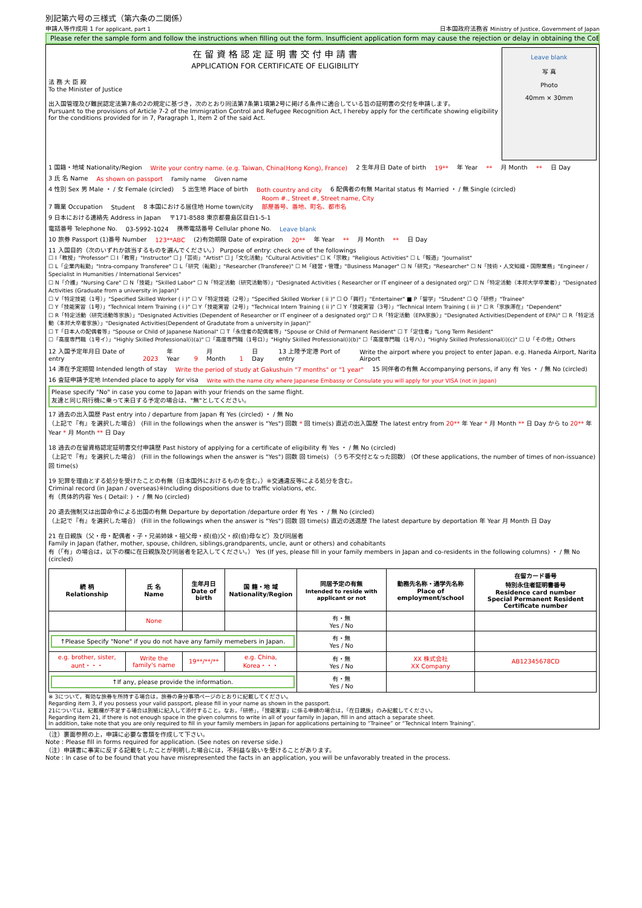別記第六号の三様式（第六条の二関係）
申請人等作成用 1 For applicant, part 1 日本国政府法務省 Ministry of Justice, Government of Japan
Please refer the sample form and follow the instructions when filling out the form. Insufficient application form may cause the rejection or delay in obtaining the CoE
Leave blank
写 真
Photo
40mm × 30mm
在 留 資 格 認 定 証 明 書 交 付 申 請 書
APPLICATION FOR CERTIFICATE OF ELIGIBILITY
法 務 大 臣 殿
To the Minister of Justice
出入国管理及び難民認定法第7条の2の規定に基づき，次のとおり同法第7条第1項第2号に掲げる条件に適合している旨の証明書の交付を申請します。
Pursuant to the provisions of Article 7-2 of the Immigration Control and Refugee Recognition Act, I hereby apply for the certificate showing eligibility for the conditions provided for in 7, Paragraph 1, Item 2 of the said Act.
1 国籍・地域 Nationality/Region Write your contry name. (e.g. Taiwan, China(Hong Kong), France) 2 生年月日 Date of birth 19** 年 Year ** 月 Month ** 日 Day
3 氏 名 Name As shown on passport Family name Given name
4 性別 Sex 男 Male ・ / 女 Female (circled) 5 出生地 Place of birth Both country and city 6 配偶者の有無 Marital status 有 Married ・ / 無 Single (circled)
7 職業 Occupation Student 8 本国における居住地 Home town/city Room #., Street #, Street name, City
部屋番号、番地、町名、都市名
9 日本における連絡先 Address in Japan 〒171-8588 東京都豊島区目白1-5-1
電話番号 Telephone No. 03-5992-1024 携帯電話番号 Cellular phone No. Leave blank
10 旅券 Passport (1)番号 Number 123**ABC (2)有効期限 Date of expiration 20** 年 Year ** 月 Month ** 日 Day
11 入国目的（次のいずれか該当するものを選んでください。） Purpose of entry: check one of the followings
☐ I「教授」"Professor" ☐ I「教育」"Instructor" ☐ J「芸術」"Artist" ☐ J「文化活動」"Cultural Activities" ☐ K「宗教」"Religious Activities" ☐ L「報道」"Journalist"
☐ L「企業内転勤」"Intra-company Transferee" ☐ L「研究（転勤）」"Researcher (Transferee)" ☐ M「経営・管理」"Business Manager" ☐ N「研究」"Researcher" ☐ N「技術・人文知識・国際業務」"Engineer / Specialist in Humanities / International Services"
☐ N「介護」"Nursing Care" ☐ N「技能」"Skilled Labor" ☐ N「特定活動（研究活動等）」"Designated Activities ( Researcher or IT engineer of a designated org)" ☐ N「特定活動（本邦大学卒業者）」"Designated Activities (Graduate from a university in Japan)"
☐ V「特定技能（1号）」"Specified Skilled Worker ( i )" ☐ V「特定技能（2号）」"Specified Skilled Worker ( ii )" ☐ O「興行」"Entertainer" ■ P「留学」"Student" ☐ Q「研修」"Trainee"
☐ Y「技能実習（1号）」"Technical Intern Training ( i )" ☐ Y「技能実習（2号）」"Technical Intern Training ( ii )" ☐ Y「技能実習（3号）」"Technical Intern Training ( iii )" ☐ R「家族滞在」"Dependent"
☐ R「特定活動（研究活動等家族）」"Designated Activities (Dependent of Researcher or IT engineer of a designated org)" ☐ R「特定活動（EPA家族）」"Designated Activities(Dependent of EPA)" ☐ R「特定活動（本邦大卒者家族）」"Designated Activities(Dependent of Gradutate from a university in Japan)"
☐ T「日本人の配偶者等」"Spouse or Child of Japanese National" ☐ T「永住者の配偶者等」"Spouse or Child of Permanent Resident" ☐ T「定住者」"Long Term Resident"
☐「高度専門職（1号イ）」"Highly Skilled Professional(i)(a)" ☐「高度専門職（1号ロ）」"Highly Skilled Professional(i)(b)" ☐「高度専門職（1号ハ）」"Highly Skilled Professional(i)(c)" ☐ U「その他」Others
12 入国予定年月日 Date of entry 2023 年 Year 9 月 Month 1 日 Day 13 上陸予定港 Port of entry Write the airport where you project to enter Japan. e.g. Haneda Airport, Narita Airport
14 滞在予定期間 Intended length of stay Write the period of study at Gakushuin "7 months" or "1 year" 15 同伴者の有無 Accompanying persons, if any 有 Yes ・ / 無 No (circled)
16 査証申請予定地 Intended place to apply for visa Write with the name city where Japanese Embassy or Consulate you will apply for your VISA (not in Japan)
Please specify "No" in case you come to Japan with your friends on the same flight.
友達と同じ飛行機に乗って来日する予定の場合は、"無"としてください。
17 過去の出入国歴 Past entry into / departure from Japan 有 Yes (circled) ・ / 無 No
（上記で『有』を選択した場合） (Fill in the followings when the answer is "Yes") 回数 * 回 time(s) 直近の出入国歴 The latest entry from 20** 年 Year * 月 Month ** 日 Day から to 20** 年 Year * 月 Month ** 日 Day
18 過去の在留資格認定証明書交付申請歴 Past history of applying for a certificate of eligibility 有 Yes ・ / 無 No (circled)
（上記で『有』を選択した場合） (Fill in the followings when the answer is "Yes") 回数 回 time(s) （うち不交付となった回数） (Of these applications, the number of times of non-issuance) 回 time(s)
19 犯罪を理由とする処分を受けたことの有無（日本国外におけるものを含む。）※交通違反等による処分を含む。
Criminal record (in Japan / overseas)※Including dispositions due to traffic violations, etc.
有（具体的内容 Yes ( Detail: ) ・ / 無 No (circled)
20 退去強制又は出国命令による出国の有無 Departure by deportation /departure order 有 Yes ・ / 無 No (circled)
（上記で『有』を選択した場合） (Fill in the followings when the answer is "Yes") 回数 回 time(s) 直近の送還歴 The latest departure by deportation 年 Year 月 Month 日 Day
21 在日親族（父・母・配偶者・子・兄弟姉妹・祖父母・叔(伯)父・叔(伯)母など）及び同居者
Family in Japan (father, mother, spouse, children, siblings,grandparents, uncle, aunt or others) and cohabitants
有（「有」の場合は，以下の欄に在日親族及び同居者を記入してください。） Yes (If yes, please fill in your family members in Japan and co-residents in the following columns) ・ / 無 No (circled)
| 続 柄 Relationship | 氏 名 Name | 生年月日 Date of birth | 国 籍・地 域 Nationality/Region | 同居予定の有無 Intended to reside with applicant or not | 勤務先名称・通学先名称 Place of employment/school | 在留カード番号 特別永住者証明書番号 Residence card number Special Permanent Resident Certificate number |
| --- | --- | --- | --- | --- | --- | --- |
| | None | | | 有・無 Yes / No | | |
| ↑Please Specify "None" if you do not have any family memebers in Japan. | | | | 有・無 Yes / No | | |
| e.g. brother, sister, aunt・・・ | Write the family's name | 19**/**/** | e.g. China, Korea・・・ | 有・無 Yes / No | XX 株式会社 XX Company | AB12345678CD |
| ↑If any, please provide the information. | | | | 有・無 Yes / No | | |
※ 3について，有効な旅券を所持する場合は，旅券の身分事項ページのとおりに記載してください。
Regarding item 3, if you possess your valid passport, please fill in your name as shown in the passport.
21については，記載欄が不足する場合は別紙に記入して添付すること。なお，「研修」，「技能実習」に係る申請の場合は，「在日親族」のみ記載してください。
Regarding item 21, if there is not enough space in the given columns to write in all of your family in Japan, fill in and attach a separate sheet.
In addition, take note that you are only required to fill in your family members in Japan for applications pertaining to “Trainee” or “Technical Intern Training”.
（注）裏面参照の上，申請に必要な書類を作成して下さい。
Note : Please fill in forms required for application. (See notes on reverse side.)
（注）申請書に事実に反する記載をしたことが判明した場合には，不利益な扱いを受けることがあります。
Note : In case of to be found that you have misrepresented the facts in an application, you will be unfavorably treated in the process.